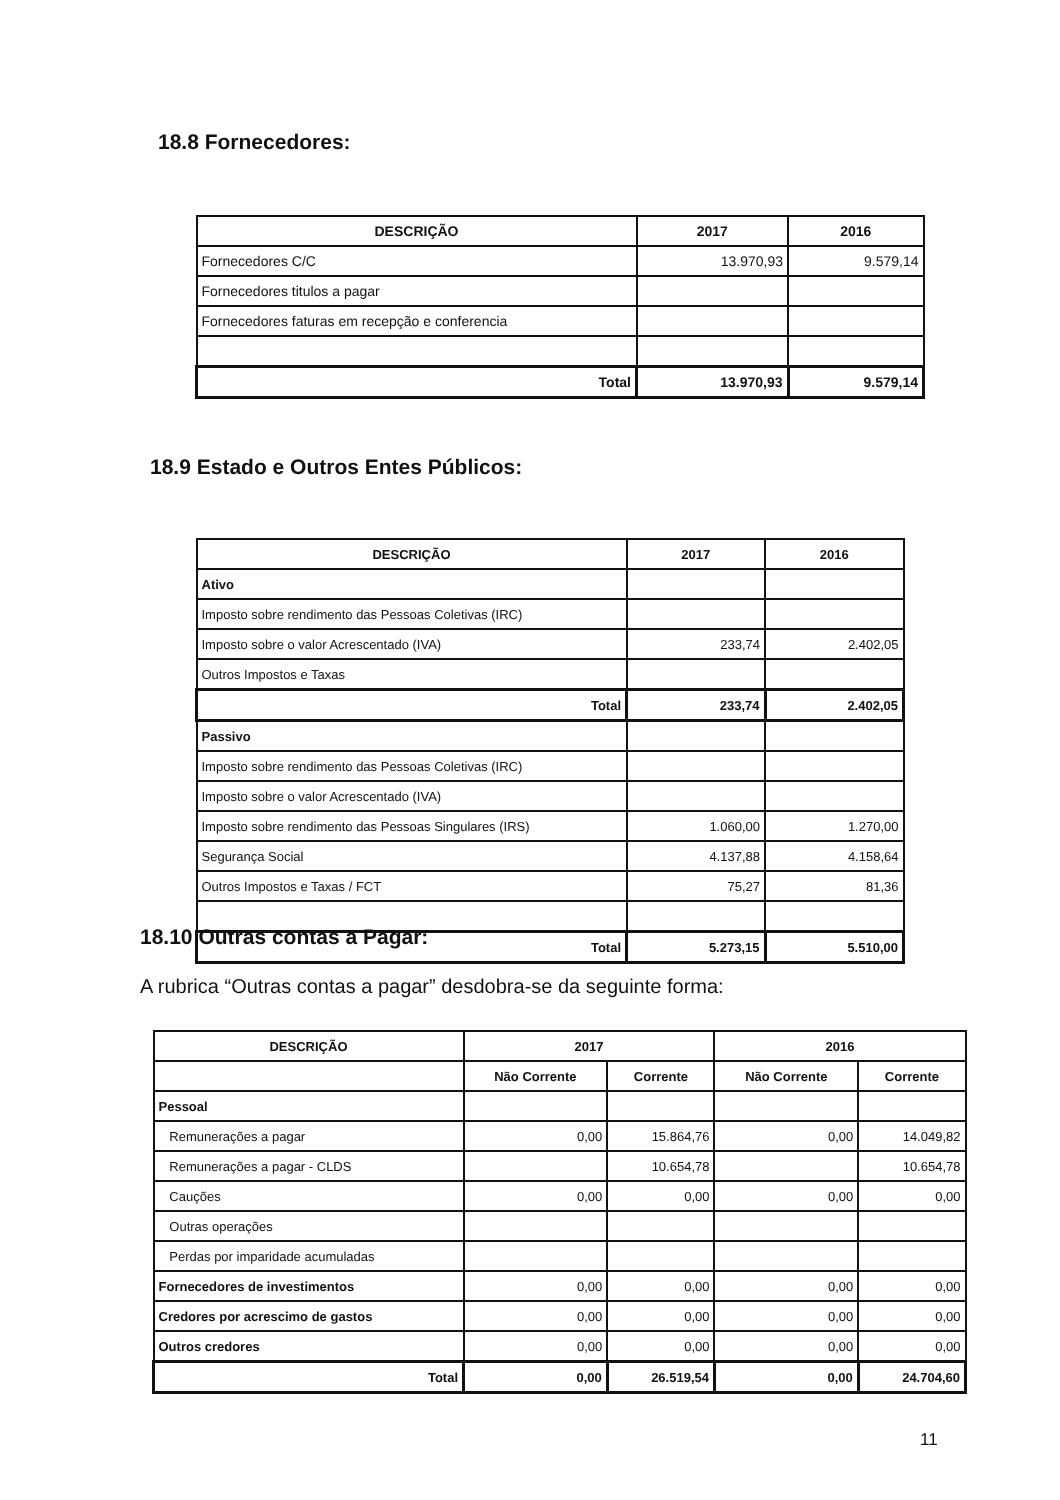18.8 Fornecedores:
| DESCRIÇÃO | 2017 | 2016 |
| --- | --- | --- |
| Fornecedores C/C | 13.970,93 | 9.579,14 |
| Fornecedores titulos a pagar | | |
| Fornecedores faturas em recepção e conferencia | | |
| Total | 13.970,93 | 9.579,14 |
18.9 Estado e Outros Entes Públicos:
| DESCRIÇÃO | 2017 | 2016 |
| --- | --- | --- |
| Ativo | | |
| Imposto sobre rendimento das Pessoas Coletivas (IRC) | | |
| Imposto sobre o valor Acrescentado (IVA) | 233,74 | 2.402,05 |
| Outros Impostos e Taxas | | |
| Total | 233,74 | 2.402,05 |
| Passivo | | |
| Imposto sobre rendimento das Pessoas Coletivas (IRC) | | |
| Imposto sobre o valor Acrescentado (IVA) | | |
| Imposto sobre rendimento das Pessoas Singulares (IRS) | 1.060,00 | 1.270,00 |
| Segurança Social | 4.137,88 | 4.158,64 |
| Outros Impostos e Taxas / FCT | 75,27 | 81,36 |
| Total | 5.273,15 | 5.510,00 |
18.10 Outras contas a Pagar:
A rubrica “Outras contas a pagar” desdobra-se da seguinte forma:
| DESCRIÇÃO | 2017 | | 2016 | |
| --- | --- | --- | --- | --- |
| | Não Corrente | Corrente | Não Corrente | Corrente |
| Pessoal | | | | |
| Remunerações a pagar | 0,00 | 15.864,76 | 0,00 | 14.049,82 |
| Remunerações a pagar - CLDS | | 10.654,78 | | 10.654,78 |
| Cauções | 0,00 | 0,00 | 0,00 | 0,00 |
| Outras operações | | | | |
| Perdas por imparidade acumuladas | | | | |
| Fornecedores de investimentos | 0,00 | 0,00 | 0,00 | 0,00 |
| Credores por acrescimo de gastos | 0,00 | 0,00 | 0,00 | 0,00 |
| Outros credores | 0,00 | 0,00 | 0,00 | 0,00 |
| Total | 0,00 | 26.519,54 | 0,00 | 24.704,60 |
11